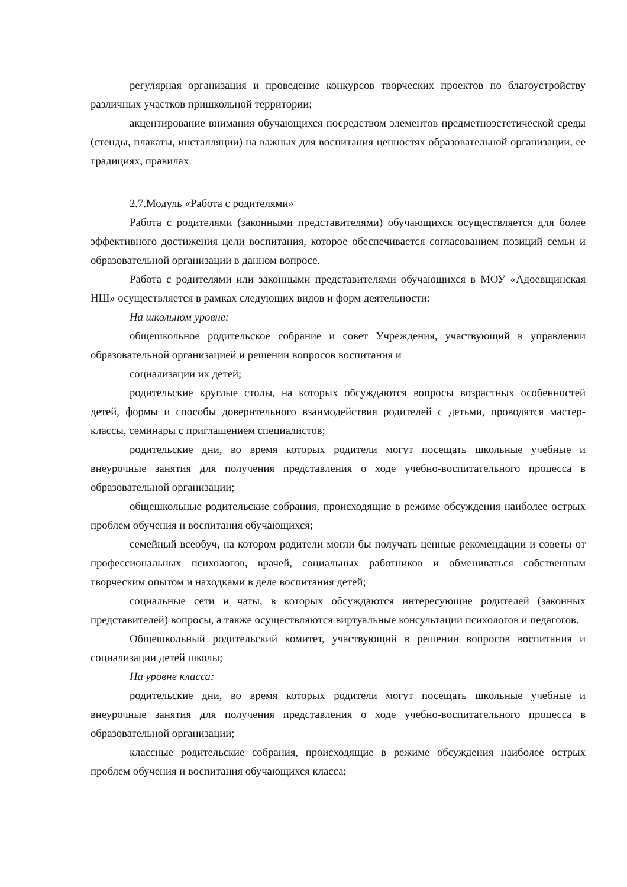регулярная организация и проведение конкурсов творческих проектов по благоустройству различных участков пришкольной территории;
акцентирование внимания обучающихся посредством элементов предметноэстетической среды (стенды, плакаты, инсталляции) на важных для воспитания ценностях образовательной организации, ее традициях, правилах.
2.7.Модуль «Работа с родителями»
Работа с родителями (законными представителями) обучающихся осуществляется для более эффективного достижения цели воспитания, которое обеспечивается согласованием позиций семьи и образовательной организации в данном вопросе.
Работа с родителями или законными представителями обучающихся в МОУ «Адоевщинская НШ» осуществляется в рамках следующих видов и форм деятельности:
На школьном уровне:
общешкольное родительское собрание и совет Учреждения, участвующий в управлении образовательной организацией и решении вопросов воспитания и
социализации их детей;
родительские круглые столы, на которых обсуждаются вопросы возрастных особенностей детей, формы и способы доверительного взаимодействия родителей с детьми, проводятся мастер-классы, семинары с приглашением специалистов;
родительские дни, во время которых родители могут посещать школьные учебные и внеурочные занятия для получения представления о ходе учебно-воспитательного процесса в образовательной организации;
общешкольные родительские собрания, происходящие в режиме обсуждения наиболее острых проблем обучения и воспитания обучающихся;
семейный всеобуч, на котором родители могли бы получать ценные рекомендации и советы от профессиональных психологов, врачей, социальных работников и обмениваться собственным творческим опытом и находками в деле воспитания детей;
социальные сети и чаты, в которых обсуждаются интересующие родителей (законных представителей) вопросы, а также осуществляются виртуальные консультации психологов и педагогов.
Общешкольный родительский комитет, участвующий в решении вопросов воспитания и социализации детей школы;
На уровне класса:
родительские дни, во время которых родители могут посещать школьные учебные и внеурочные занятия для получения представления о ходе учебно-воспитательного процесса в образовательной организации;
классные родительские собрания, происходящие в режиме обсуждения наиболее острых проблем обучения и воспитания обучающихся класса;